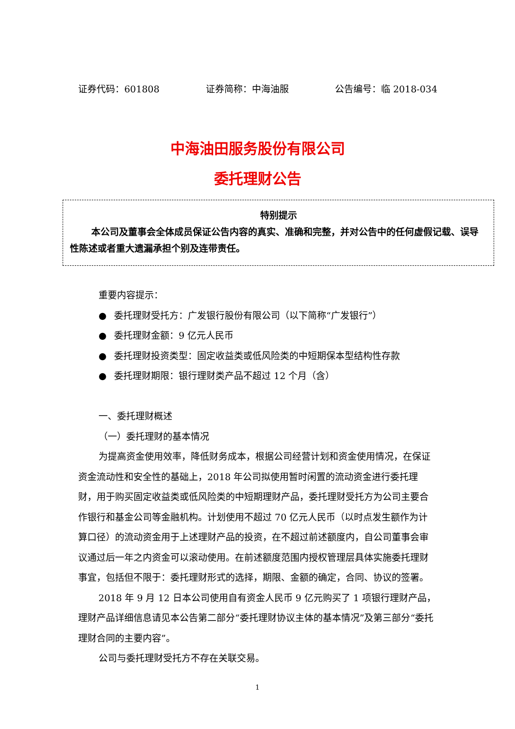证券代码：601808 证券简称：中海油服 公告编号：临 2018-034
中海油田服务股份有限公司
委托理财公告
特别提示
本公司及董事会全体成员保证公告内容的真实、准确和完整，并对公告中的任何虚假记载、误导性陈述或者重大遗漏承担个别及连带责任。
重要内容提示：
● 委托理财受托方：广发银行股份有限公司（以下简称“广发银行”）
● 委托理财金额：9 亿元人民币
● 委托理财投资类型：固定收益类或低风险类的中短期保本型结构性存款
● 委托理财期限：银行理财类产品不超过 12 个月（含）
一、委托理财概述
（一）委托理财的基本情况
为提高资金使用效率，降低财务成本，根据公司经营计划和资金使用情况，在保证资金流动性和安全性的基础上，2018 年公司拟使用暂时闲置的流动资金进行委托理财，用于购买固定收益类或低风险类的中短期理财产品，委托理财受托方为公司主要合作银行和基金公司等金融机构。计划使用不超过 70 亿元人民币（以时点发生额作为计算口径）的流动资金用于上述理财产品的投资，在不超过前述额度内，自公司董事会审议通过后一年之内资金可以滚动使用。在前述额度范围内授权管理层具体实施委托理财事宜，包括但不限于：委托理财形式的选择，期限、金额的确定，合同、协议的签署。
2018 年 9 月 12 日本公司使用自有资金人民币 9 亿元购买了 1 项银行理财产品，理财产品详细信息请见本公告第二部分“委托理财协议主体的基本情况”及第三部分“委托理财合同的主要内容”。
公司与委托理财受托方不存在关联交易。
1